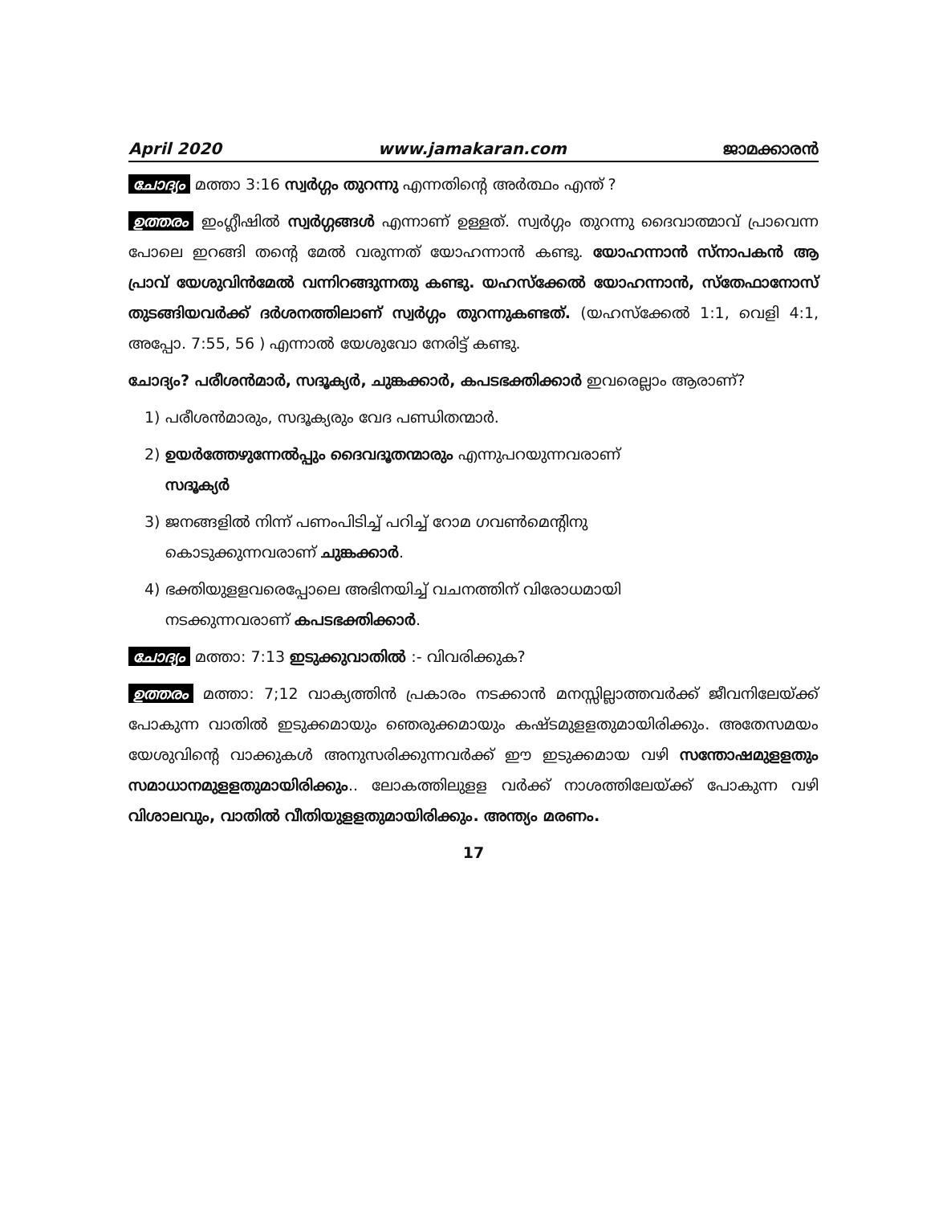April 2020 www.jamakaran.com ജാമക്കാരൻ
ചോദ്യം മത്താ 3:16 സ്വർഗ്ഗം തുറന്നു എന്നതിന്റെ അർത്ഥം എന്ത് ?
ഉത്തരം ഇംഗ്ലീഷിൽ സ്വർഗ്ഗങ്ങൾ എന്നാണ് ഉള്ളത്. സ്വർഗ്ഗം തുറന്നു ദൈവാത്മാവ് പ്രാവെന്ന പോലെ ഇറങ്ങി തന്റെ മേൽ വരുന്നത് യോഹന്നാൻ കണ്ടു. യോഹന്നാൻ സ്നാപകൻ ആ പ്രാവ് യേശുവിൻമേൽ വന്നിറങ്ങുന്നതു കണ്ടു. യഹസ്ക്കേൽ യോഹന്നാൻ, സ്തേഫാനോസ് തുടങ്ങിയവർക്ക് ദർശനത്തിലാണ് സ്വർഗ്ഗം തുറന്നുകണ്ടത്. (യഹസ്ക്കേൽ 1:1, വെളി 4:1, അപ്പോ. 7:55, 56 ) എന്നാൽ യേശുവോ നേരിട്ട് കണ്ടു.
ചോദ്യം? പരീശൻമാർ, സദൂക്യർ, ചുങ്കക്കാർ, കപടഭക്തിക്കാർ ഇവരെല്ലാം ആരാണ്?
1) പരീശൻമാരും, സദൂക്യരും വേദ പണ്ഡിതന്മാർ.
2) ഉയർത്തേഴുന്നേൽപ്പും ദൈവദൂതന്മാരും എന്നുപറയുന്നവരാണ്
സദൂക്യർ
3) ജനങ്ങളിൽ നിന്ന് പണംപിടിച്ച് പറിച്ച് റോമ ഗവൺമെന്റിനു
കൊടുക്കുന്നവരാണ് ചുങ്കക്കാർ.
4) ഭക്തിയുളളവരെപ്പോലെ അഭിനയിച്ച് വചനത്തിന് വിരോധമായി
നടക്കുന്നവരാണ് കപടഭക്തിക്കാർ.
ചോദ്യം മത്താ: 7:13 ഇടുക്കുവാതിൽ :- വിവരിക്കുക?
ഉത്തരം മത്താ: 7;12 വാക്യത്തിൻ പ്രകാരം നടക്കാൻ മനസ്സില്ലാത്തവർക്ക് ജീവനിലേയ്ക്ക് പോകുന്ന വാതിൽ ഇടുക്കമായും ഞെരുക്കമായും കഷ്ടമുളളതുമായിരിക്കും. അതേസമയം യേശുവിന്റെ വാക്കുകൾ അനുസരിക്കുന്നവർക്ക് ഈ ഇടുക്കമായ വഴി സന്തോഷമുളളതും സമാധാനമുളളതുമായിരിക്കും.. ലോകത്തിലുളള വർക്ക് നാശത്തിലേയ്ക്ക് പോകുന്ന വഴി വിശാലവും, വാതിൽ വീതിയുളളതുമായിരിക്കും. അന്ത്യം മരണം.
17